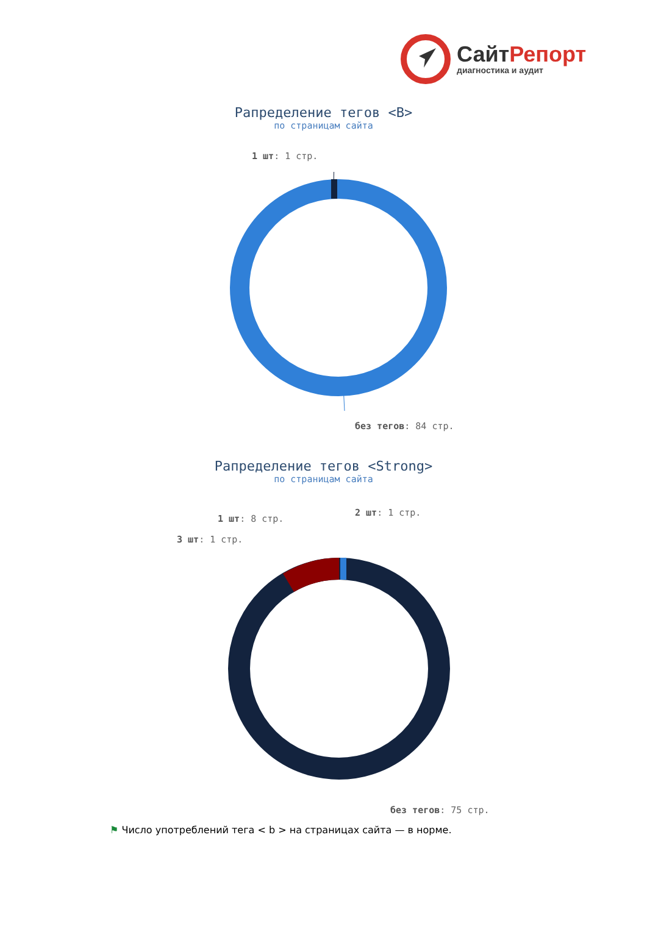СайтРепорт
диагностика и аудит
Рапределение тегов <B>
по страницам сайта
1 шт: 1 стр.
без тегов: 84 стр.
Рапределение тегов <Strong>
по страницам сайта
2 шт: 1 стр.
1 шт: 8 стр.
3 шт: 1 стр.
без тегов: 75 стр.
⚑ Число употреблений тега < b > на страницах сайта — в норме.